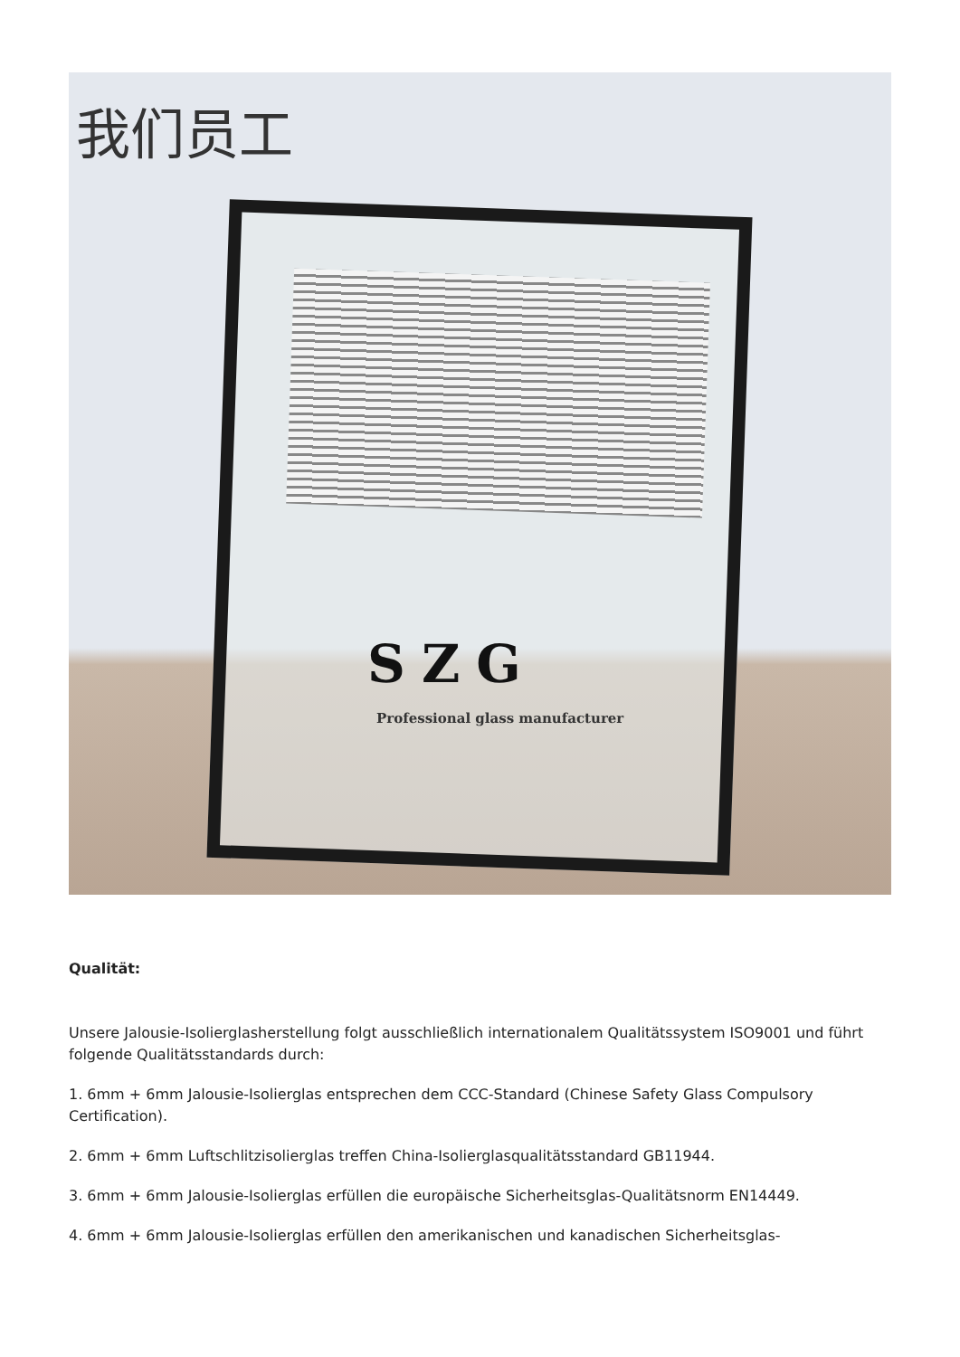我们员工
SZG
Professional glass manufacturer
Qualität:
Unsere Jalousie-Isolierglasherstellung folgt ausschließlich internationalem Qualitätssystem ISO9001 und führt folgende Qualitätsstandards durch:
1. 6mm + 6mm Jalousie-Isolierglas entsprechen dem CCC-Standard (Chinese Safety Glass Compulsory Certification).
2. 6mm + 6mm Luftschlitzisolierglas treffen China-Isolierglasqualitätsstandard GB11944.
3. 6mm + 6mm Jalousie-Isolierglas erfüllen die europäische Sicherheitsglas-Qualitätsnorm EN14449.
4. 6mm + 6mm Jalousie-Isolierglas erfüllen den amerikanischen und kanadischen Sicherheitsglas-